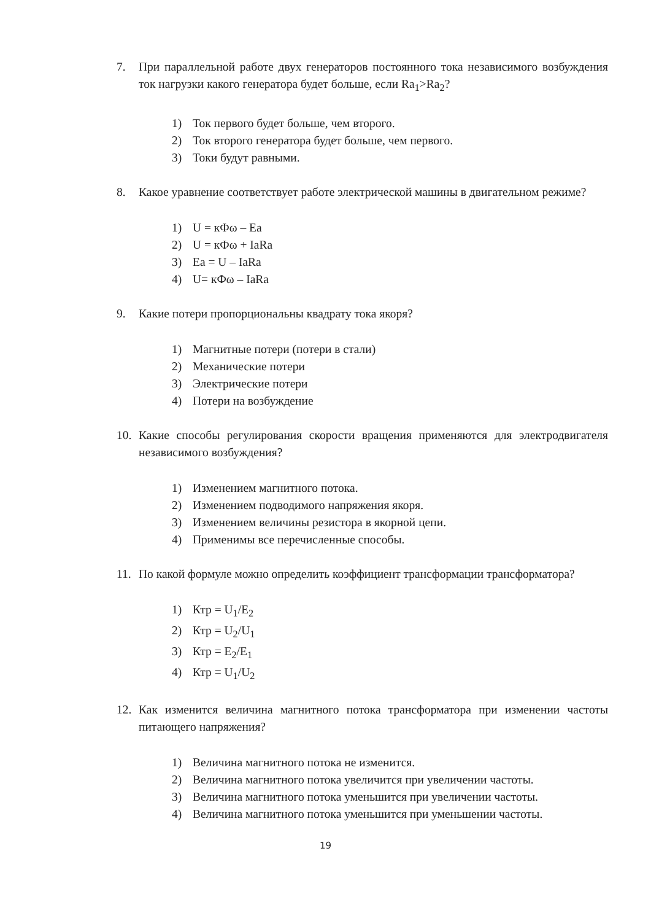7. При параллельной работе двух генераторов постоянного тока независимого возбуждения ток нагрузки какого генератора будет больше, если Ra<sub>1</sub>>Ra<sub>2</sub>?
1) Ток первого будет больше, чем второго.
2) Ток второго генератора будет больше, чем первого.
3) Токи будут равными.
8. Какое уравнение соответствует работе электрической машины в двигательном режиме?
1) U = кФω – Ea
2) U = кФω + IaRa
3) Ea = U – IaRa
4) U= кФω – IaRa
9. Какие потери пропорциональны квадрату тока якоря?
1) Магнитные потери (потери в стали)
2) Механические потери
3) Электрические потери
4) Потери на возбуждение
10. Какие способы регулирования скорости вращения применяются для электродвигателя независимого возбуждения?
1) Изменением магнитного потока.
2) Изменением подводимого напряжения якоря.
3) Изменением величины резистора в якорной цепи.
4) Применимы все перечисленные способы.
11. По какой формуле можно определить коэффициент трансформации трансформатора?
1) Ктр = U<sub>1</sub>/E<sub>2</sub>
2) Ктр = U<sub>2</sub>/U<sub>1</sub>
3) Ктр = E<sub>2</sub>/E<sub>1</sub>
4) Ктр = U<sub>1</sub>/U<sub>2</sub>
12. Как изменится величина магнитного потока трансформатора при изменении частоты питающего напряжения?
1) Величина магнитного потока не изменится.
2) Величина магнитного потока увеличится при увеличении частоты.
3) Величина магнитного потока уменьшится при увеличении частоты.
4) Величина магнитного потока уменьшится при уменьшении частоты.
19